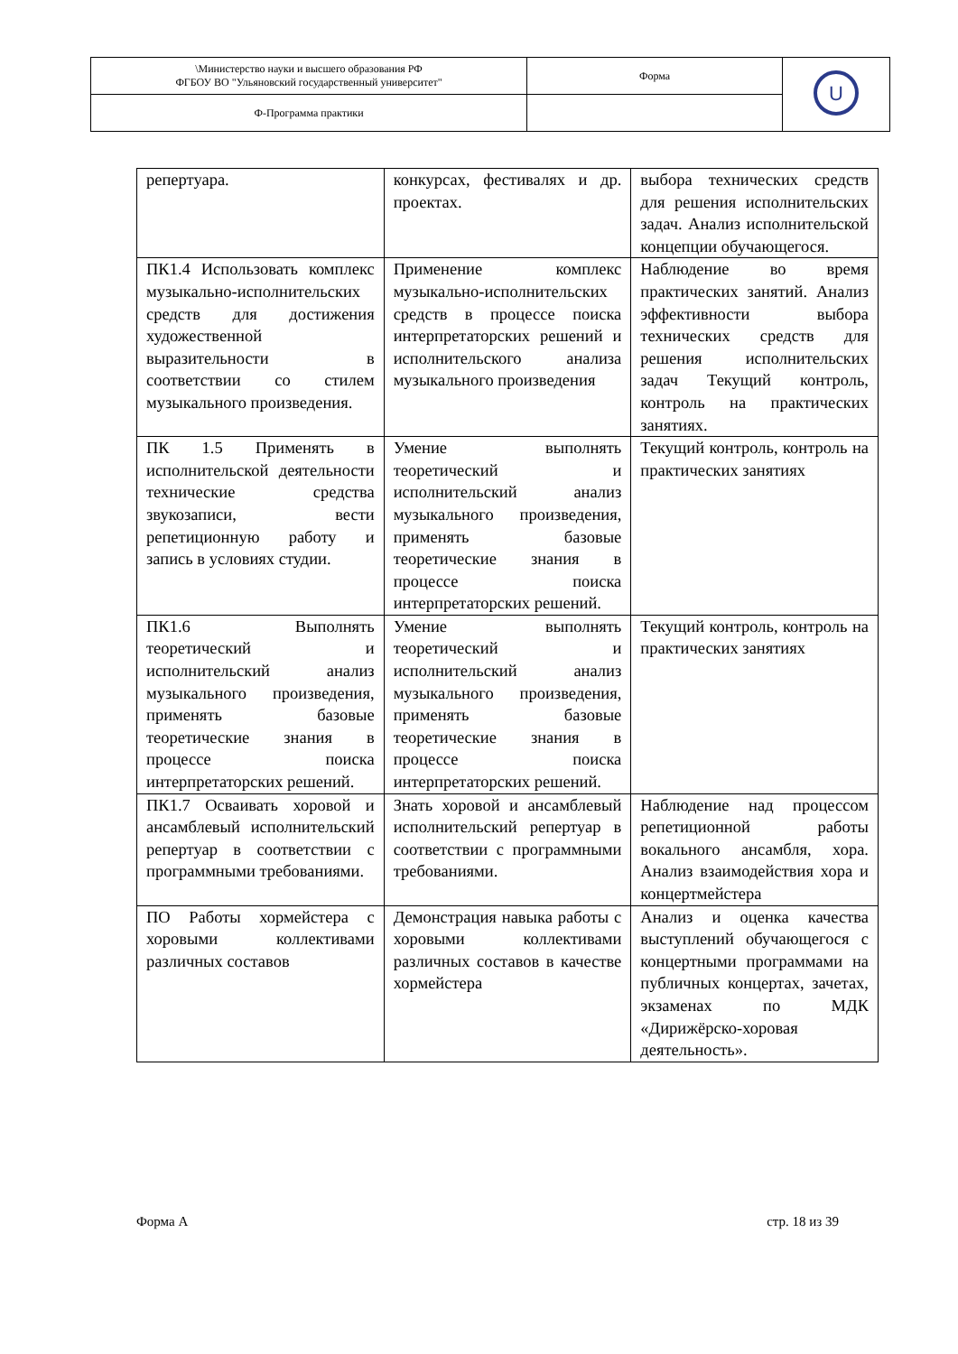| \Министерство науки и высшего образования РФ ФГБОУ ВО "Ульяновский государственный университет" | Форма | U |
| Ф-Программа практики | | |
| репертуара. | конкурсах, фестивалях и др. проектах. | выбора технических средств для решения исполнительских задач. Анализ исполнительской концепции обучающегося. |
| ПК1.4 Использовать комплекс музыкально-исполнительских средств для достижения художественной выразительности в соответствии со стилем музыкального произведения. | Применение комплекс музыкально-исполнительских средств в процессе поиска интерпретаторских решений и исполнительского анализа музыкального произведения | Наблюдение во время практических занятий. Анализ эффективности выбора технических средств для решения исполнительских задач Текущий контроль, контроль на практических занятиях. |
| ПК 1.5 Применять в исполнительской деятельности технические средства звукозаписи, вести репетиционную работу и запись в условиях студии. | Умение выполнять теоретический и исполнительский анализ музыкального произведения, применять базовые теоретические знания в процессе поиска интерпретаторских решений. | Текущий контроль, контроль на практических занятиях |
| ПК1.6 Выполнять теоретический и исполнительский анализ музыкального произведения, применять базовые теоретические знания в процессе поиска интерпретаторских решений. | Умение выполнять теоретический и исполнительский анализ музыкального произведения, применять базовые теоретические знания в процессе поиска интерпретаторских решений. | Текущий контроль, контроль на практических занятиях |
| ПК1.7 Осваивать хоровой и ансамблевый исполнительский репертуар в соответствии с программными требованиями. | Знать хоровой и ансамблевый исполнительский репертуар в соответствии с программными требованиями. | Наблюдение над процессом репетиционной работы вокального ансамбля, хора. Анализ взаимодействия хора и концертмейстера |
| ПО Работы хормейстера с хоровыми коллективами различных составов | Демонстрация навыка работы с хоровыми коллективами различных составов в качестве хормейстера | Анализ и оценка качества выступлений обучающегося с концертными программами на публичных концертах, зачетах, экзаменах по МДК «Дирижёрско-хоровая деятельность». |
Форма А стр. 18 из 39